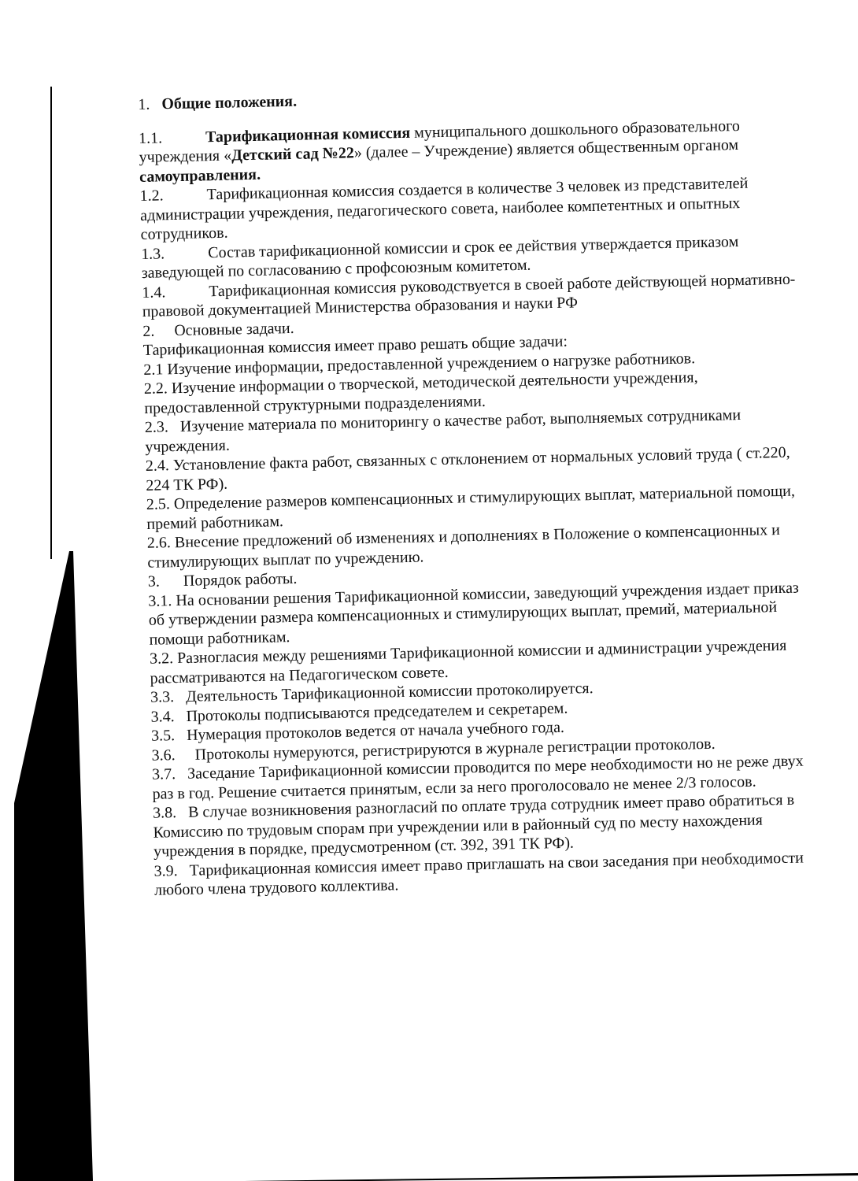1. Общие положения.
1.1. Тарификационная комиссия муниципального дошкольного образовательного учреждения «Детский сад №22» (далее – Учреждение) является общественным органом самоуправления.
1.2. Тарификационная комиссия создается в количестве 3 человек из представителей администрации учреждения, педагогического совета, наиболее компетентных и опытных сотрудников.
1.3. Состав тарификационной комиссии и срок ее действия утверждается приказом заведующей по согласованию с профсоюзным комитетом.
1.4. Тарификационная комиссия руководствуется в своей работе действующей нормативно-правовой документацией Министерства образования и науки РФ
2. Основные задачи.
Тарификационная комиссия имеет право решать общие задачи:
2.1 Изучение информации, предоставленной учреждением о нагрузке работников.
2.2. Изучение информации о творческой, методической деятельности учреждения, предоставленной структурными подразделениями.
2.3. Изучение материала по мониторингу о качестве работ, выполняемых сотрудниками учреждения.
2.4. Установление факта работ, связанных с отклонением от нормальных условий труда ( ст.220, 224 ТК РФ).
2.5. Определение размеров компенсационных и стимулирующих выплат, материальной помощи, премий работникам.
2.6. Внесение предложений об изменениях и дополнениях в Положение о компенсационных и стимулирующих выплат по учреждению.
3. Порядок работы.
3.1. На основании решения Тарификационной комиссии, заведующий учреждения издает приказ об утверждении размера компенсационных и стимулирующих выплат, премий, материальной помощи работникам.
3.2. Разногласия между решениями Тарификационной комиссии и администрации учреждения рассматриваются на Педагогическом совете.
3.3. Деятельность Тарификационной комиссии протоколируется.
3.4. Протоколы подписываются председателем и секретарем.
3.5. Нумерация протоколов ведется от начала учебного года.
3.6. Протоколы нумеруются, регистрируются в журнале регистрации протоколов.
3.7. Заседание Тарификационной комиссии проводится по мере необходимости но не реже двух раз в год. Решение считается принятым, если за него проголосовало не менее 2/3 голосов.
3.8. В случае возникновения разногласий по оплате труда сотрудник имеет право обратиться в Комиссию по трудовым спорам при учреждении или в районный суд по месту нахождения учреждения в порядке, предусмотренном (ст. 392, 391 ТК РФ).
3.9. Тарификационная комиссия имеет право приглашать на свои заседания при необходимости любого члена трудового коллектива.